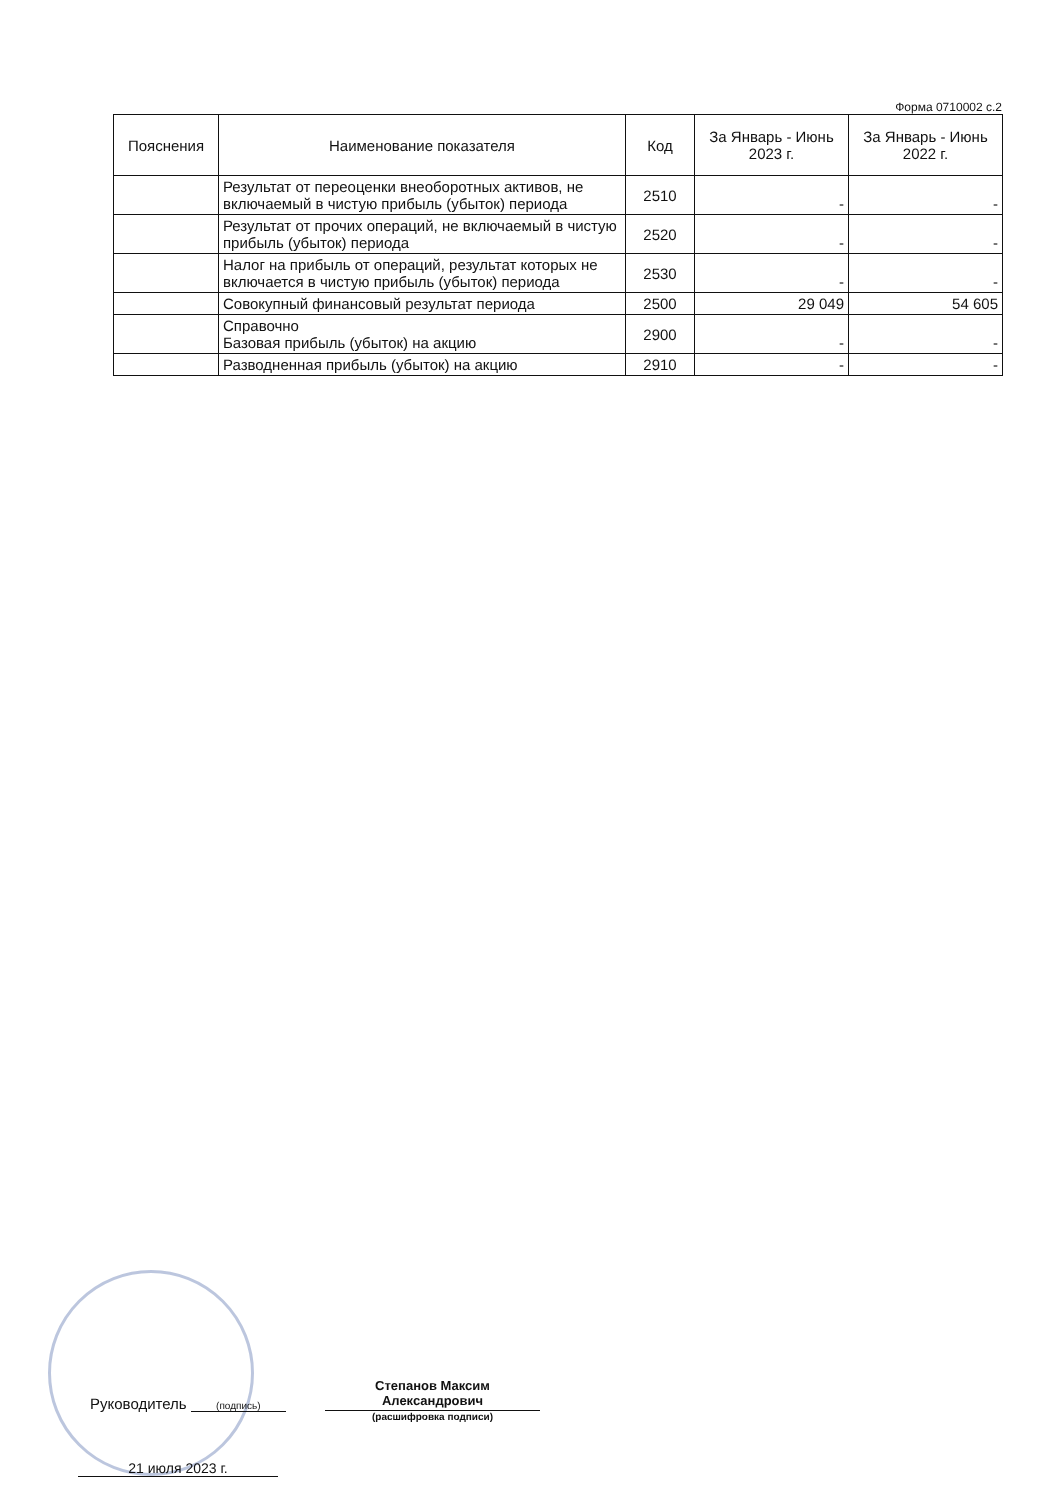Форма 0710002 с.2
| Пояснения | Наименование показателя | Код | За Январь - Июнь 2023 г. | За Январь - Июнь 2022 г. |
| --- | --- | --- | --- | --- |
| | Результат от переоценки внеоборотных активов, не включаемый в чистую прибыль (убыток) периода | 2510 | - | - |
| | Результат от прочих операций, не включаемый в чистую прибыль (убыток) периода | 2520 | - | - |
| | Налог на прибыль от операций, результат которых не включается в чистую прибыль (убыток) периода | 2530 | - | - |
| | Совокупный финансовый результат периода | 2500 | 29 049 | 54 605 |
| | Справочно Базовая прибыль (убыток) на акцию | 2900 | - | - |
| | Разводненная прибыль (убыток) на акцию | 2910 | - | - |
Руководитель (подпись)
Степанов Максим Александрович
(расшифровка подписи)
21 июля 2023 г.